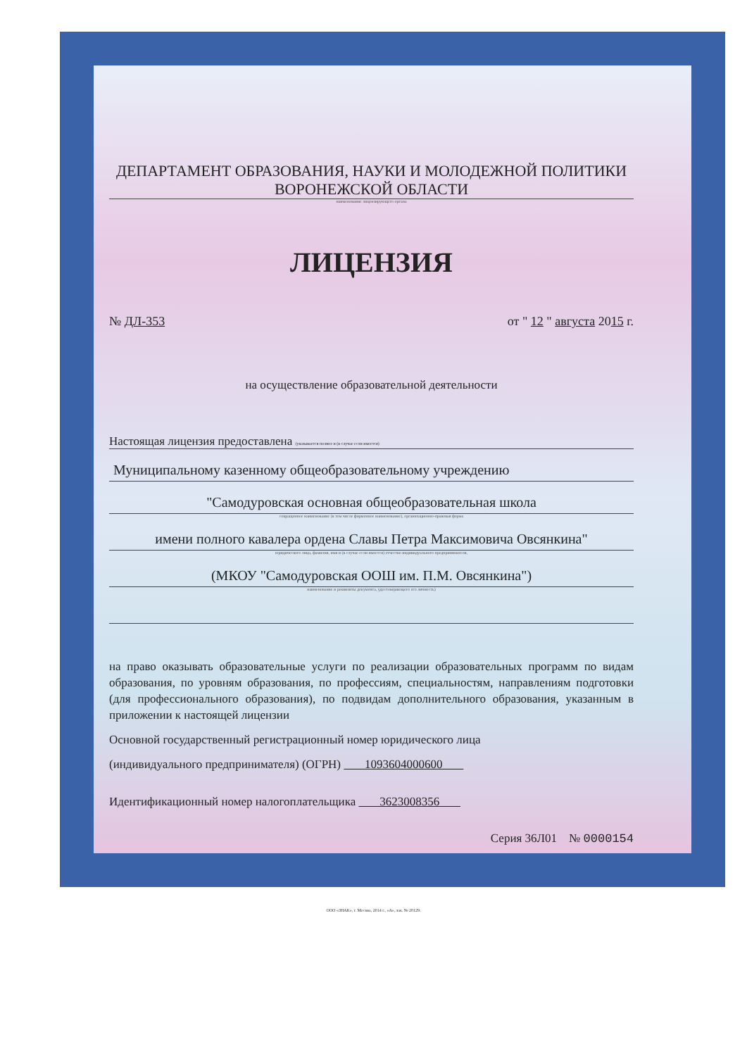ДЕПАРТАМЕНТ ОБРАЗОВАНИЯ, НАУКИ И МОЛОДЕЖНОЙ ПОЛИТИКИ
ВОРОНЕЖСКОЙ ОБЛАСТИ
наименование лицензирующего органа
ЛИЦЕНЗИЯ
№ ДЛ-353 от " 12 " августа 2015 г.
на осуществление образовательной деятельности
Настоящая лицензия предоставлена (указывается полное и (в случае если имеется)
Муниципальному казенному общеобразовательному учреждению
"Самодуровская основная общеобразовательная школа
сокращенное наименование (в том числе фирменное наименование), организационно-правовая форма
имени полного кавалера ордена Славы Петра Максимовича Овсянкина"
юридического лица, фамилия, имя и (в случае если имеется) отчество индивидуального предпринимателя,
(МКОУ "Самодуровская ООШ им. П.М. Овсянкина")
наименование и реквизиты документа, удостоверяющего его личность)
на право оказывать образовательные услуги по реализации образовательных программ по видам образования, по уровням образования, по профессиям, специальностям, направлениям подготовки (для профессионального образования), по подвидам дополнительного образования, указанным в приложении к настоящей лицензии
Основной государственный регистрационный номер юридического лица
(индивидуального предпринимателя) (ОГРН) 1093604000600
Идентификационный номер налогоплательщика 3623008356
Серия 36Л01 № 0000154
ООО «ЗНАК», г. Москва, 2014 г., «А», зак. № 20129.